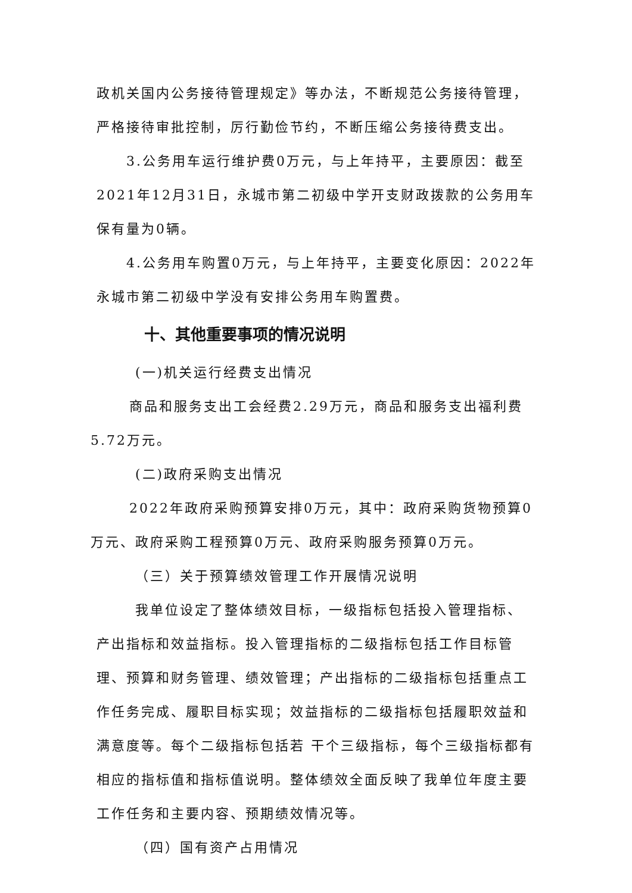政机关国内公务接待管理规定》等办法，不断规范公务接待管理，严格接待审批控制，厉行勤俭节约，不断压缩公务接待费支出。
3.公务用车运行维护费0万元，与上年持平，主要原因：截至2021年12月31日，永城市第二初级中学开支财政拨款的公务用车保有量为0辆。
4.公务用车购置0万元，与上年持平，主要变化原因：2022年永城市第二初级中学没有安排公务用车购置费。
十、其他重要事项的情况说明
(一)机关运行经费支出情况
商品和服务支出工会经费2.29万元，商品和服务支出福利费5.72万元。
(二)政府采购支出情况
2022年政府采购预算安排0万元，其中：政府采购货物预算0万元、政府采购工程预算0万元、政府采购服务预算0万元。
（三）关于预算绩效管理工作开展情况说明
我单位设定了整体绩效目标，一级指标包括投入管理指标、产出指标和效益指标。投入管理指标的二级指标包括工作目标管理、预算和财务管理、绩效管理；产出指标的二级指标包括重点工作任务完成、履职目标实现；效益指标的二级指标包括履职效益和满意度等。每个二级指标包括若 干个三级指标，每个三级指标都有相应的指标值和指标值说明。整体绩效全面反映了我单位年度主要工作任务和主要内容、预期绩效情况等。
（四）国有资产占用情况